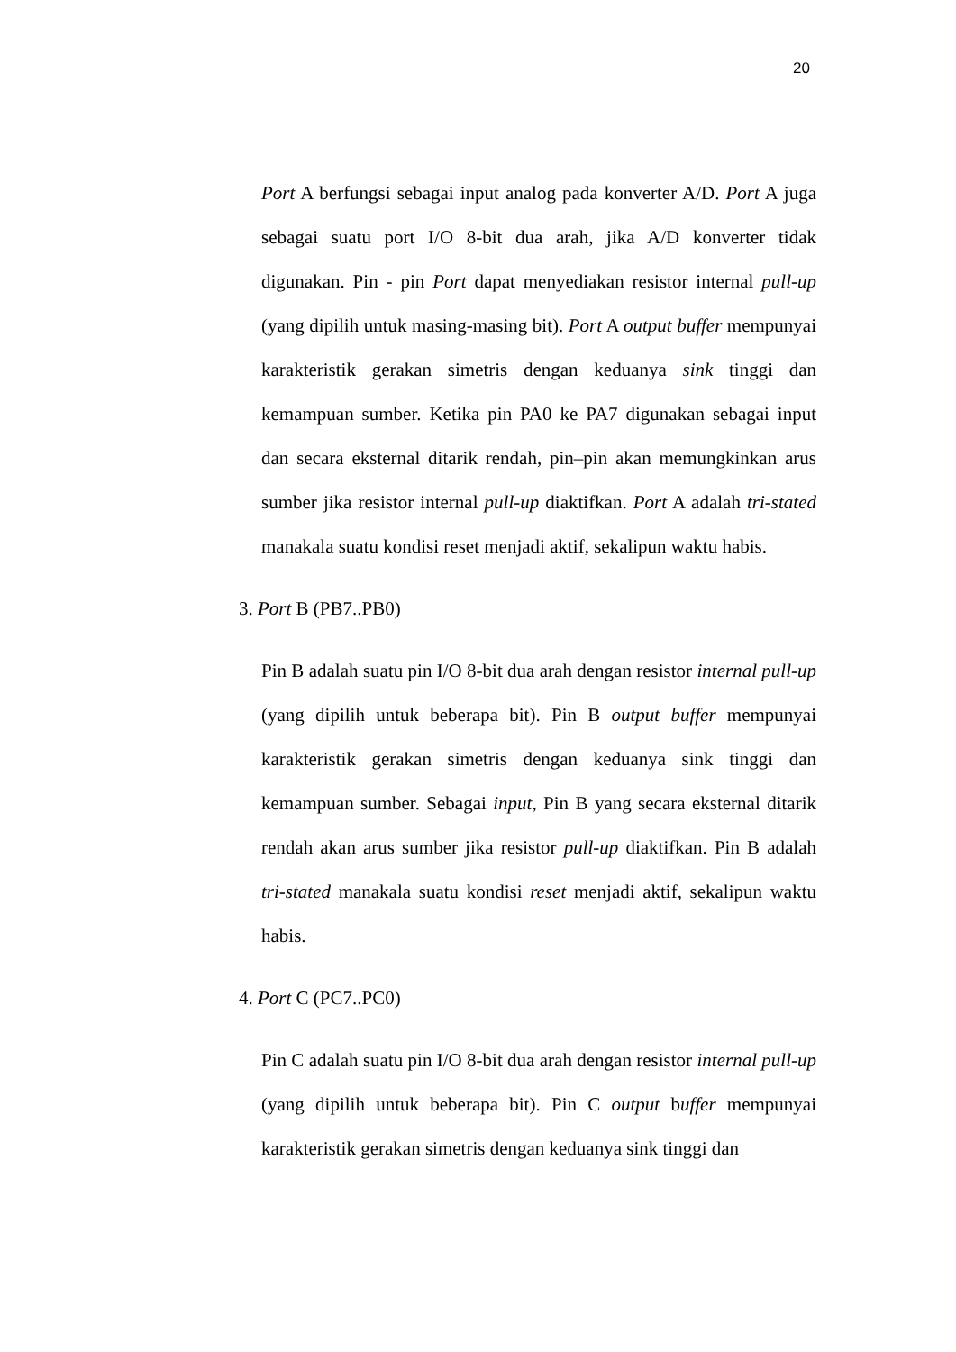20
Port A berfungsi sebagai input analog pada konverter A/D. Port A juga sebagai suatu port I/O 8-bit dua arah, jika A/D konverter tidak digunakan. Pin - pin Port dapat menyediakan resistor internal pull-up (yang dipilih untuk masing-masing bit). Port A output buffer mempunyai karakteristik gerakan simetris dengan keduanya sink tinggi dan kemampuan sumber. Ketika pin PA0 ke PA7 digunakan sebagai input dan secara eksternal ditarik rendah, pin–pin akan memungkinkan arus sumber jika resistor internal pull-up diaktifkan. Port A adalah tri-stated manakala suatu kondisi reset menjadi aktif, sekalipun waktu habis.
3. Port B (PB7..PB0)
Pin B adalah suatu pin I/O 8-bit dua arah dengan resistor internal pull-up (yang dipilih untuk beberapa bit). Pin B output buffer mempunyai karakteristik gerakan simetris dengan keduanya sink tinggi dan kemampuan sumber. Sebagai input, Pin B yang secara eksternal ditarik rendah akan arus sumber jika resistor pull-up diaktifkan. Pin B adalah tri-stated manakala suatu kondisi reset menjadi aktif, sekalipun waktu habis.
4. Port C (PC7..PC0)
Pin C adalah suatu pin I/O 8-bit dua arah dengan resistor internal pull-up (yang dipilih untuk beberapa bit). Pin C output buffer mempunyai karakteristik gerakan simetris dengan keduanya sink tinggi dan